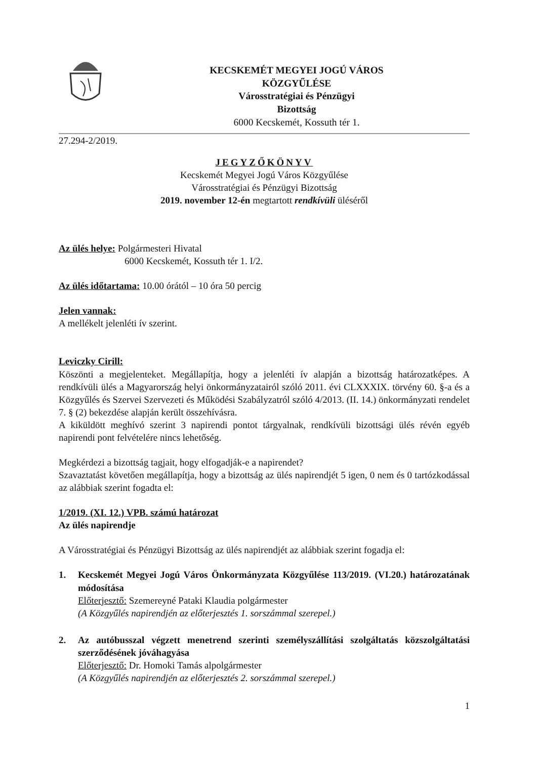KECSKEMÉT MEGYEI JOGÚ VÁROS
KÖZGYŰLÉSE
Városstratégiai és Pénzügyi
Bizottság
6000 Kecskemét, Kossuth tér 1.
27.294-2/2019.
JEGYZŐKÖNYV
Kecskemét Megyei Jogú Város Közgyűlése
Városstratégiai és Pénzügyi Bizottság
2019. november 12-én megtartott rendkívüli üléséről
Az ülés helye: Polgármesteri Hivatal
6000 Kecskemét, Kossuth tér 1. I/2.
Az ülés időtartama: 10.00 órától – 10 óra 50 percig
Jelen vannak:
A mellékelt jelenléti ív szerint.
Leviczky Cirill:
Köszönti a megjelenteket. Megállapítja, hogy a jelenléti ív alapján a bizottság határozatképes. A rendkívüli ülés a Magyarország helyi önkormányzatairól szóló 2011. évi CLXXXIX. törvény 60. §-a és a Közgyűlés és Szervei Szervezeti és Működési Szabályzatról szóló 4/2013. (II. 14.) önkormányzati rendelet 7. § (2) bekezdése alapján került összehívásra.
A kiküldött meghívó szerint 3 napirendi pontot tárgyalnak, rendkívüli bizottsági ülés révén egyéb napirendi pont felvételére nincs lehetőség.
Megkérdezi a bizottság tagjait, hogy elfogadják-e a napirendet?
Szavaztatást követően megállapítja, hogy a bizottság az ülés napirendjét 5 igen, 0 nem és 0 tartózkodással az alábbiak szerint fogadta el:
1/2019. (XI. 12.) VPB. számú határozat
Az ülés napirendje
A Városstratégiai és Pénzügyi Bizottság az ülés napirendjét az alábbiak szerint fogadja el:
1. Kecskemét Megyei Jogú Város Önkormányzata Közgyűlése 113/2019. (VI.20.) határozatának módosítása
Előterjesztő: Szemereyné Pataki Klaudia polgármester
(A Közgyűlés napirendjén az előterjesztés 1. sorszámmal szerepel.)
2. Az autóbusszal végzett menetrend szerinti személyszállítási szolgáltatás közszolgáltatási szerződésének jóváhagyása
Előterjesztő: Dr. Homoki Tamás alpolgármester
(A Közgyűlés napirendjén az előterjesztés 2. sorszámmal szerepel.)
1